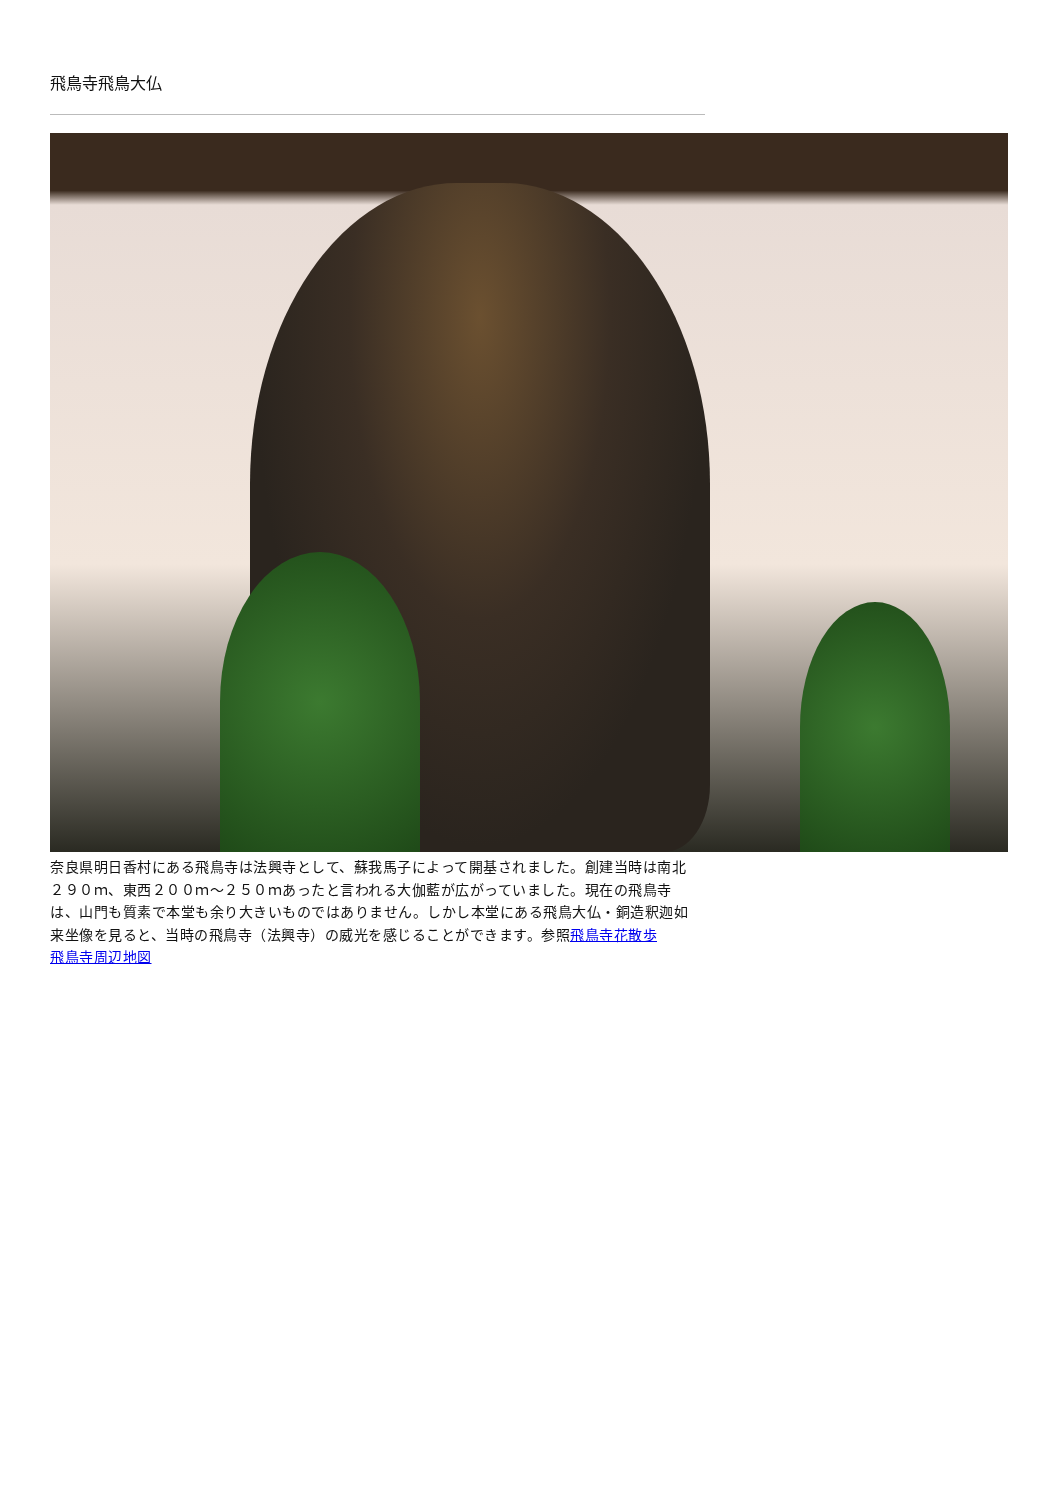飛鳥寺飛鳥大仏
奈良県明日香村にある飛鳥寺は法興寺として、蘇我馬子によって開基されました。創建当時は南北２９０ｍ、東西２００ｍ～２５０ｍあったと言われる大伽藍が広がっていました。現在の飛鳥寺は、山門も質素で本堂も余り大きいものではありません。しかし本堂にある飛鳥大仏・銅造釈迦如来坐像を見ると、当時の飛鳥寺（法興寺）の威光を感じることができます。参照飛鳥寺花散歩
飛鳥寺周辺地図